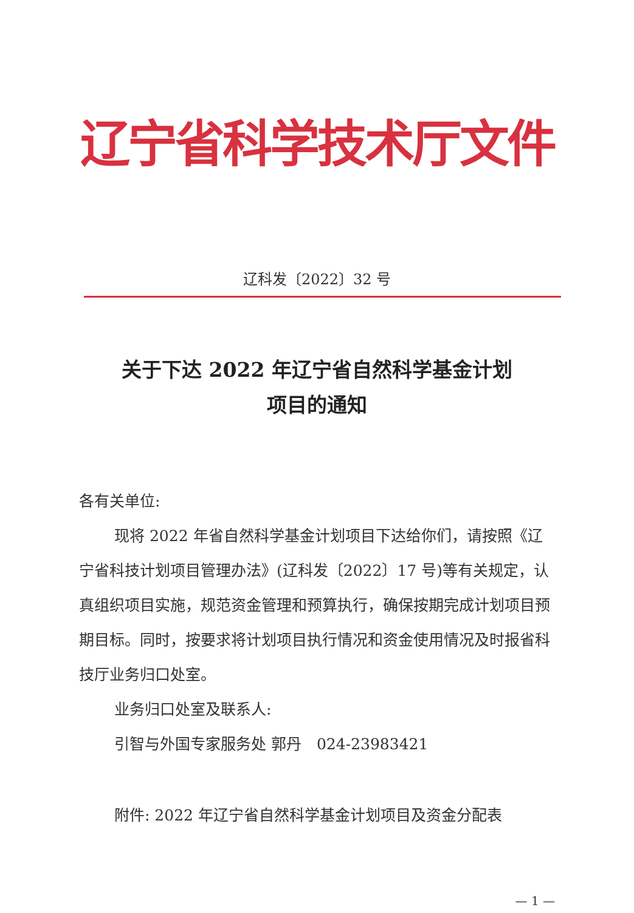辽宁省科学技术厅文件
辽科发〔2022〕32 号
关于下达 2022 年辽宁省自然科学基金计划
项目的通知
各有关单位:
现将 2022 年省自然科学基金计划项目下达给你们，请按照《辽宁省科技计划项目管理办法》(辽科发〔2022〕17 号)等有关规定，认真组织项目实施，规范资金管理和预算执行，确保按期完成计划项目预期目标。同时，按要求将计划项目执行情况和资金使用情况及时报省科技厅业务归口处室。
业务归口处室及联系人:
引智与外国专家服务处 郭丹　024-23983421
附件: 2022 年辽宁省自然科学基金计划项目及资金分配表
— 1 —